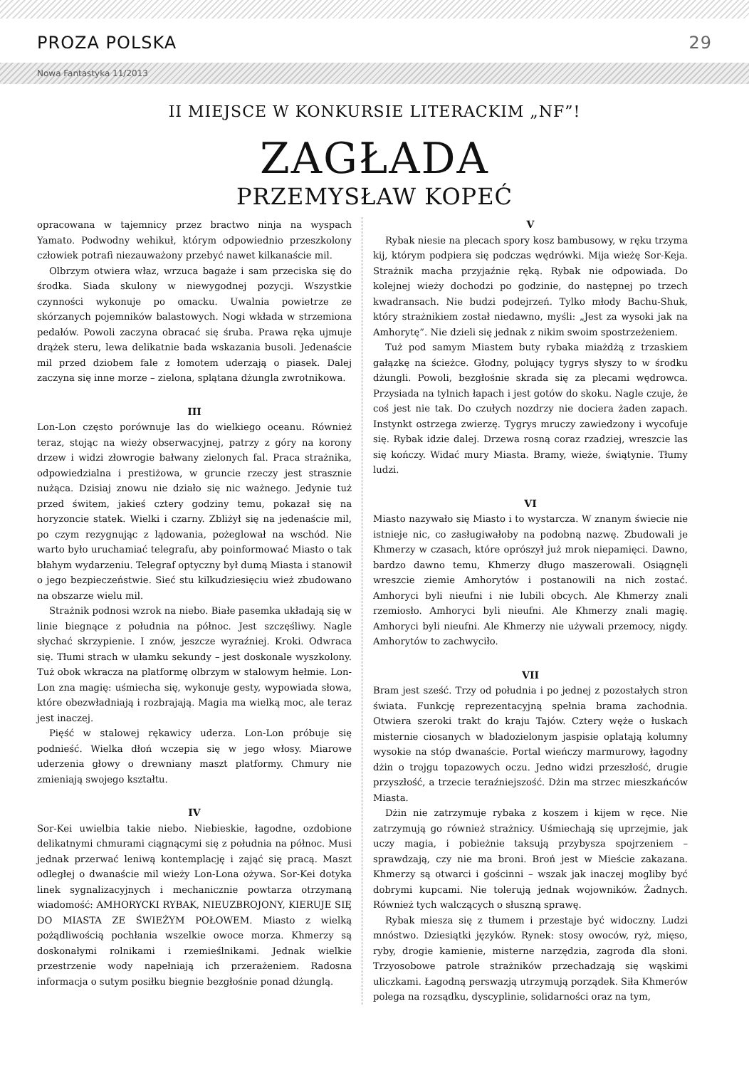PROZA POLSKA 29
Nowa Fantastyka 11/2013
II MIEJSCE W KONKURSIE LITERACKIM „NF”!
ZAGŁADA
PRZEMYSŁAW KOPEĆ
opracowana w tajemnicy przez bractwo ninja na wyspach Yamato. Podwodny wehikuł, którym odpowiednio przeszkolony człowiek potrafi niezauważony przebyć nawet kilkanaście mil.
Olbrzym otwiera właz, wrzuca bagaże i sam przeciska się do środka. Siada skulony w niewygodnej pozycji. Wszystkie czynności wykonuje po omacku. Uwalnia powietrze ze skórzanych pojemników balastowych. Nogi wkłada w strzemiona pedałów. Powoli zaczyna obracać się śruba. Prawa ręka ujmuje drążek steru, lewa delikatnie bada wskazania busoli. Jedenaście mil przed dziobem fale z łomotem uderzają o piasek. Dalej zaczyna się inne morze – zielona, splątana dżungla zwrotnikowa.
III
Lon-Lon często porównuje las do wielkiego oceanu. Również teraz, stojąc na wieży obserwacyjnej, patrzy z góry na korony drzew i widzi złowrogie bałwany zielonych fal. Praca strażnika, odpowiedzialna i prestiżowa, w gruncie rzeczy jest strasznie nużąca. Dzisiaj znowu nie działo się nic ważnego. Jedynie tuż przed świtem, jakieś cztery godziny temu, pokazał się na horyzoncie statek. Wielki i czarny. Zbliżył się na jedenaście mil, po czym rezygnując z lądowania, pożeglował na wschód. Nie warto było uruchamiać telegrafu, aby poinformować Miasto o tak błahym wydarzeniu. Telegraf optyczny był dumą Miasta i stanowił o jego bezpieczeństwie. Sieć stu kilkudziesięciu wież zbudowano na obszarze wielu mil.
Strażnik podnosi wzrok na niebo. Białe pasemka układają się w linie biegnące z południa na północ. Jest szczęśliwy. Nagle słychać skrzypienie. I znów, jeszcze wyraźniej. Kroki. Odwraca się. Tłumi strach w ułamku sekundy – jest doskonale wyszkolony. Tuż obok wkracza na platformę olbrzym w stalowym hełmie. Lon-Lon zna magię: uśmiecha się, wykonuje gesty, wypowiada słowa, które obezwładniają i rozbrajają. Magia ma wielką moc, ale teraz jest inaczej.
Pięść w stalowej rękawicy uderza. Lon-Lon próbuje się podnieść. Wielka dłoń wczepia się w jego włosy. Miarowe uderzenia głowy o drewniany maszt platformy. Chmury nie zmieniają swojego kształtu.
IV
Sor-Kei uwielbia takie niebo. Niebieskie, łagodne, ozdobione delikatnymi chmurami ciągnącymi się z południa na północ. Musi jednak przerwać leniwą kontemplację i zająć się pracą. Maszt odległej o dwanaście mil wieży Lon-Lona ożywa. Sor-Kei dotyka linek sygnalizacyjnych i mechanicznie powtarza otrzymaną wiadomość: AMHORYCKI RYBAK, NIEUZBROJONY, KIERUJE SIĘ DO MIASTA ZE ŚWIEŻYM POŁOWEM. Miasto z wielką pożądliwością pochłania wszelkie owoce morza. Khmerzy są doskonałymi rolnikami i rzemieślnikami. Jednak wielkie przestrzenie wody napełniają ich przerażeniem. Radosna informacja o sutym posiłku biegnie bezgłośnie ponad dżunglą.
V
Rybak niesie na plecach spory kosz bambusowy, w ręku trzyma kij, którym podpiera się podczas wędrówki. Mija wieżę Sor-Keja. Strażnik macha przyjaźnie ręką. Rybak nie odpowiada. Do kolejnej wieży dochodzi po godzinie, do następnej po trzech kwadransach. Nie budzi podejrzeń. Tylko młody Bachu-Shuk, który strażnikiem został niedawno, myśli: „Jest za wysoki jak na Amhorytę”. Nie dzieli się jednak z nikim swoim spostrzeżeniem.
Tuż pod samym Miastem buty rybaka miażdżą z trzaskiem gałązkę na ścieżce. Głodny, polujący tygrys słyszy to w środku dżungli. Powoli, bezgłośnie skrada się za plecami wędrowca. Przysiada na tylnich łapach i jest gotów do skoku. Nagle czuje, że coś jest nie tak. Do czułych nozdrzy nie dociera żaden zapach. Instynkt ostrzega zwierzę. Tygrys mruczy zawiedzony i wycofuje się. Rybak idzie dalej. Drzewa rosną coraz rzadziej, wreszcie las się kończy. Widać mury Miasta. Bramy, wieże, świątynie. Tłumy ludzi.
VI
Miasto nazywało się Miasto i to wystarcza. W znanym świecie nie istnieje nic, co zasługiwałoby na podobną nazwę. Zbudowali je Khmerzy w czasach, które oprószył już mrok niepamięci. Dawno, bardzo dawno temu, Khmerzy długo maszerowali. Osiągnęli wreszcie ziemie Amhorytów i postanowili na nich zostać. Amhoryci byli nieufni i nie lubili obcych. Ale Khmerzy znali rzemiosło. Amhoryci byli nieufni. Ale Khmerzy znali magię. Amhoryci byli nieufni. Ale Khmerzy nie używali przemocy, nigdy. Amhorytów to zachwyciło.
VII
Bram jest sześć. Trzy od południa i po jednej z pozostałych stron świata. Funkcję reprezentacyjną spełnia brama zachodnia. Otwiera szeroki trakt do kraju Tajów. Cztery węże o łuskach misternie ciosanych w bladozielonym jaspisie oplatają kolumny wysokie na stóp dwanaście. Portal wieńczy marmurowy, łagodny dżin o trojgu topazowych oczu. Jedno widzi przeszłość, drugie przyszłość, a trzecie teraźniejszość. Dżin ma strzec mieszkańców Miasta.
Dżin nie zatrzymuje rybaka z koszem i kijem w ręce. Nie zatrzymują go również strażnicy. Uśmiechają się uprzejmie, jak uczy magia, i pobieżnie taksują przybysza spojrzeniem – sprawdzają, czy nie ma broni. Broń jest w Mieście zakazana. Khmerzy są otwarci i gościnni – wszak jak inaczej mogliby być dobrymi kupcami. Nie tolerują jednak wojowników. Żadnych. Również tych walczących o słuszną sprawę.
Rybak miesza się z tłumem i przestaje być widoczny. Ludzi mnóstwo. Dziesiątki języków. Rynek: stosy owoców, ryż, mięso, ryby, drogie kamienie, misterne narzędzia, zagroda dla słoni. Trzyosobowe patrole strażników przechadzają się wąskimi uliczkami. Łagodną perswazją utrzymują porządek. Siła Khmerów polega na rozsądku, dyscyplinie, solidarności oraz na tym,